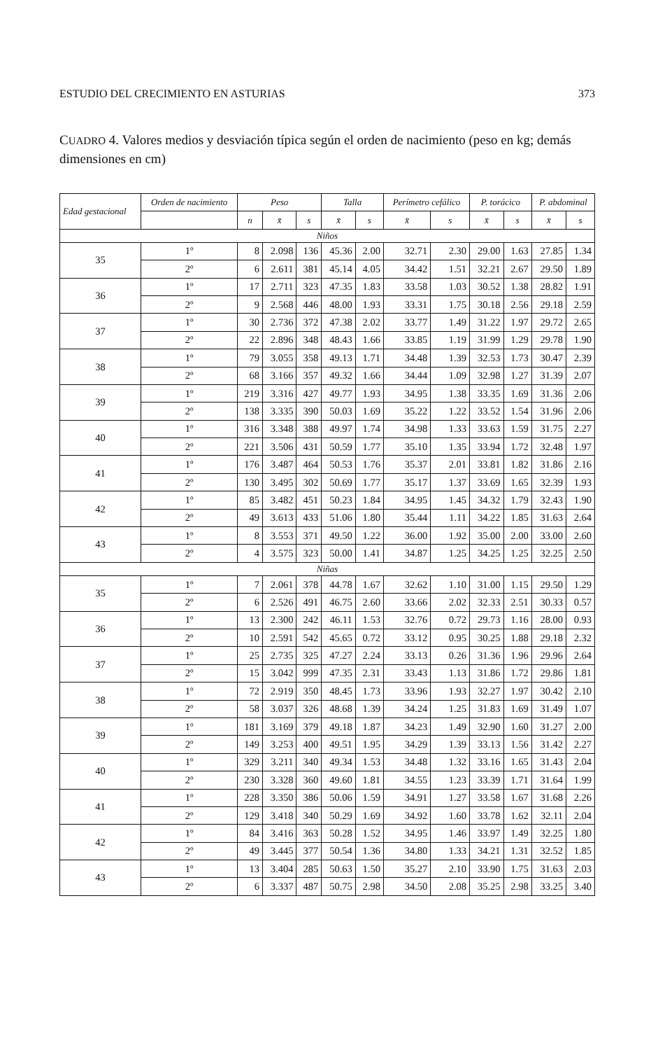ESTUDIO DEL CRECIMIENTO EN ASTURIAS 373
CUADRO 4. Valores medios y desviación típica según el orden de nacimiento (peso en kg; demás dimensiones en cm)
| Edad gestacional | Orden de nacimiento | Peso | | | Talla | | Perímetro cefálico | | P. torácico | | P. abdominal | |
| --- | --- | --- | --- | --- | --- | --- | --- | --- | --- | --- | --- | --- |
| | | n | x̄ | s | x̄ | s | x̄ | s | x̄ | s | x̄ | s |
| Niños | | | | | | | | | | | | |
| 35 | 1º | 8 | 2.098 | 136 | 45.36 | 2.00 | 32.71 | 2.30 | 29.00 | 1.63 | 27.85 | 1.34 |
| | 2º | 6 | 2.611 | 381 | 45.14 | 4.05 | 34.42 | 1.51 | 32.21 | 2.67 | 29.50 | 1.89 |
| 36 | 1º | 17 | 2.711 | 323 | 47.35 | 1.83 | 33.58 | 1.03 | 30.52 | 1.38 | 28.82 | 1.91 |
| | 2º | 9 | 2.568 | 446 | 48.00 | 1.93 | 33.31 | 1.75 | 30.18 | 2.56 | 29.18 | 2.59 |
| 37 | 1º | 30 | 2.736 | 372 | 47.38 | 2.02 | 33.77 | 1.49 | 31.22 | 1.97 | 29.72 | 2.65 |
| | 2º | 22 | 2.896 | 348 | 48.43 | 1.66 | 33.85 | 1.19 | 31.99 | 1.29 | 29.78 | 1.90 |
| 38 | 1º | 79 | 3.055 | 358 | 49.13 | 1.71 | 34.48 | 1.39 | 32.53 | 1.73 | 30.47 | 2.39 |
| | 2º | 68 | 3.166 | 357 | 49.32 | 1.66 | 34.44 | 1.09 | 32.98 | 1.27 | 31.39 | 2.07 |
| 39 | 1º | 219 | 3.316 | 427 | 49.77 | 1.93 | 34.95 | 1.38 | 33.35 | 1.69 | 31.36 | 2.06 |
| | 2º | 138 | 3.335 | 390 | 50.03 | 1.69 | 35.22 | 1.22 | 33.52 | 1.54 | 31.96 | 2.06 |
| 40 | 1º | 316 | 3.348 | 388 | 49.97 | 1.74 | 34.98 | 1.33 | 33.63 | 1.59 | 31.75 | 2.27 |
| | 2º | 221 | 3.506 | 431 | 50.59 | 1.77 | 35.10 | 1.35 | 33.94 | 1.72 | 32.48 | 1.97 |
| 41 | 1º | 176 | 3.487 | 464 | 50.53 | 1.76 | 35.37 | 2.01 | 33.81 | 1.82 | 31.86 | 2.16 |
| | 2º | 130 | 3.495 | 302 | 50.69 | 1.77 | 35.17 | 1.37 | 33.69 | 1.65 | 32.39 | 1.93 |
| 42 | 1º | 85 | 3.482 | 451 | 50.23 | 1.84 | 34.95 | 1.45 | 34.32 | 1.79 | 32.43 | 1.90 |
| | 2º | 49 | 3.613 | 433 | 51.06 | 1.80 | 35.44 | 1.11 | 34.22 | 1.85 | 31.63 | 2.64 |
| 43 | 1º | 8 | 3.553 | 371 | 49.50 | 1.22 | 36.00 | 1.92 | 35.00 | 2.00 | 33.00 | 2.60 |
| | 2º | 4 | 3.575 | 323 | 50.00 | 1.41 | 34.87 | 1.25 | 34.25 | 1.25 | 32.25 | 2.50 |
| Niñas | | | | | | | | | | | | |
| 35 | 1º | 7 | 2.061 | 378 | 44.78 | 1.67 | 32.62 | 1.10 | 31.00 | 1.15 | 29.50 | 1.29 |
| | 2º | 6 | 2.526 | 491 | 46.75 | 2.60 | 33.66 | 2.02 | 32.33 | 2.51 | 30.33 | 0.57 |
| 36 | 1º | 13 | 2.300 | 242 | 46.11 | 1.53 | 32.76 | 0.72 | 29.73 | 1.16 | 28.00 | 0.93 |
| | 2º | 10 | 2.591 | 542 | 45.65 | 0.72 | 33.12 | 0.95 | 30.25 | 1.88 | 29.18 | 2.32 |
| 37 | 1º | 25 | 2.735 | 325 | 47.27 | 2.24 | 33.13 | 0.26 | 31.36 | 1.96 | 29.96 | 2.64 |
| | 2º | 15 | 3.042 | 999 | 47.35 | 2.31 | 33.43 | 1.13 | 31.86 | 1.72 | 29.86 | 1.81 |
| 38 | 1º | 72 | 2.919 | 350 | 48.45 | 1.73 | 33.96 | 1.93 | 32.27 | 1.97 | 30.42 | 2.10 |
| | 2º | 58 | 3.037 | 326 | 48.68 | 1.39 | 34.24 | 1.25 | 31.83 | 1.69 | 31.49 | 1.07 |
| 39 | 1º | 181 | 3.169 | 379 | 49.18 | 1.87 | 34.23 | 1.49 | 32.90 | 1.60 | 31.27 | 2.00 |
| | 2º | 149 | 3.253 | 400 | 49.51 | 1.95 | 34.29 | 1.39 | 33.13 | 1.56 | 31.42 | 2.27 |
| 40 | 1º | 329 | 3.211 | 340 | 49.34 | 1.53 | 34.48 | 1.32 | 33.16 | 1.65 | 31.43 | 2.04 |
| | 2º | 230 | 3.328 | 360 | 49.60 | 1.81 | 34.55 | 1.23 | 33.39 | 1.71 | 31.64 | 1.99 |
| 41 | 1º | 228 | 3.350 | 386 | 50.06 | 1.59 | 34.91 | 1.27 | 33.58 | 1.67 | 31.68 | 2.26 |
| | 2º | 129 | 3.418 | 340 | 50.29 | 1.69 | 34.92 | 1.60 | 33.78 | 1.62 | 32.11 | 2.04 |
| 42 | 1º | 84 | 3.416 | 363 | 50.28 | 1.52 | 34.95 | 1.46 | 33.97 | 1.49 | 32.25 | 1.80 |
| | 2º | 49 | 3.445 | 377 | 50.54 | 1.36 | 34.80 | 1.33 | 34.21 | 1.31 | 32.52 | 1.85 |
| 43 | 1º | 13 | 3.404 | 285 | 50.63 | 1.50 | 35.27 | 2.10 | 33.90 | 1.75 | 31.63 | 2.03 |
| | 2º | 6 | 3.337 | 487 | 50.75 | 2.98 | 34.50 | 2.08 | 35.25 | 2.98 | 33.25 | 3.40 |